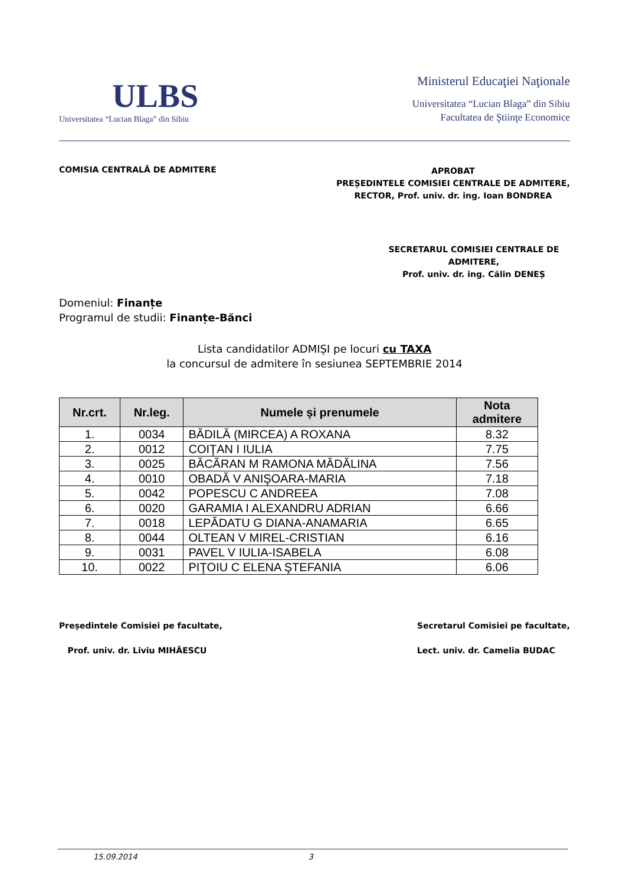ULBS
Universitatea “Lucian Blaga” din Sibiu
Ministerul Educaţiei Naţionale
Universitatea “Lucian Blaga” din Sibiu
Facultatea de Ştiinţe Economice
COMISIA CENTRALĂ DE ADMITERE
APROBAT
PREȘEDINTELE COMISIEI CENTRALE DE ADMITERE,
RECTOR, Prof. univ. dr. ing. Ioan BONDREA
SECRETARUL COMISIEI CENTRALE DE ADMITERE,
Prof. univ. dr. ing. Călin DENEȘ
Domeniul: Finanțe
Programul de studii: Finanțe-Bănci
Lista candidatilor ADMIȘI pe locuri cu TAXA
la concursul de admitere în sesiunea SEPTEMBRIE 2014
| Nr.crt. | Nr.leg. | Numele și prenumele | Nota admitere |
| --- | --- | --- | --- |
| 1. | 0034 | BĂDILĂ (MIRCEA) A ROXANA | 8.32 |
| 2. | 0012 | COIŢAN I IULIA | 7.75 |
| 3. | 0025 | BĂCĂRAN M RAMONA MĂDĂLINA | 7.56 |
| 4. | 0010 | OBADĂ V ANIŞOARA-MARIA | 7.18 |
| 5. | 0042 | POPESCU C ANDREEA | 7.08 |
| 6. | 0020 | GARAMIA I ALEXANDRU ADRIAN | 6.66 |
| 7. | 0018 | LEPĂDATU G DIANA-ANAMARIA | 6.65 |
| 8. | 0044 | OLTEAN V MIREL-CRISTIAN | 6.16 |
| 9. | 0031 | PAVEL V IULIA-ISABELA | 6.08 |
| 10. | 0022 | PIŢOIU C ELENA ŞTEFANIA | 6.06 |
Președintele Comisiei pe facultate,
Prof. univ. dr. Liviu MIHĂESCU
Secretarul Comisiei pe facultate,
Lect. univ. dr. Camelia BUDAC
15.09.2014 3